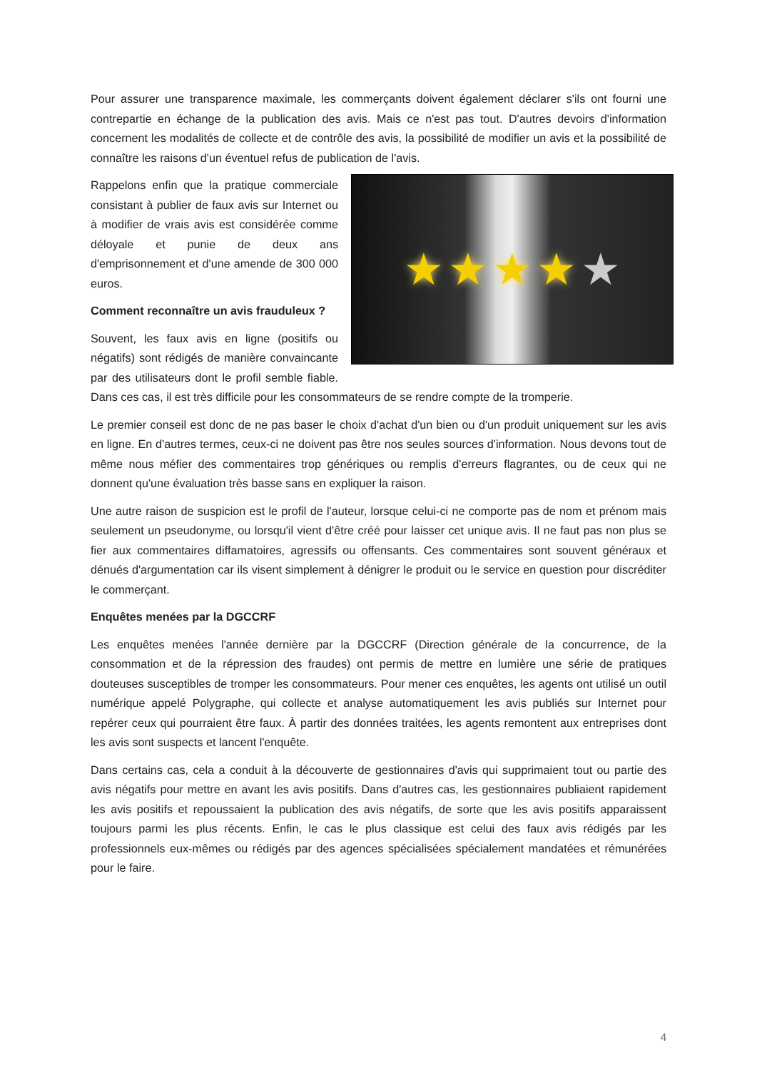Pour assurer une transparence maximale, les commerçants doivent également déclarer s'ils ont fourni une contrepartie en échange de la publication des avis. Mais ce n'est pas tout. D'autres devoirs d'information concernent les modalités de collecte et de contrôle des avis, la possibilité de modifier un avis et la possibilité de connaître les raisons d'un éventuel refus de publication de l'avis.
★ ★ ★ ★ ★
Rappelons enfin que la pratique commerciale consistant à publier de faux avis sur Internet ou à modifier de vrais avis est considérée comme déloyale et punie de deux ans d'emprisonnement et d'une amende de 300 000 euros.
Comment reconnaître un avis frauduleux ?
Souvent, les faux avis en ligne (positifs ou négatifs) sont rédigés de manière convaincante par des utilisateurs dont le profil semble fiable. Dans ces cas, il est très difficile pour les consommateurs de se rendre compte de la tromperie.
Le premier conseil est donc de ne pas baser le choix d'achat d'un bien ou d'un produit uniquement sur les avis en ligne. En d'autres termes, ceux-ci ne doivent pas être nos seules sources d'information. Nous devons tout de même nous méfier des commentaires trop génériques ou remplis d'erreurs flagrantes, ou de ceux qui ne donnent qu'une évaluation très basse sans en expliquer la raison.
Une autre raison de suspicion est le profil de l'auteur, lorsque celui-ci ne comporte pas de nom et prénom mais seulement un pseudonyme, ou lorsqu'il vient d'être créé pour laisser cet unique avis. Il ne faut pas non plus se fier aux commentaires diffamatoires, agressifs ou offensants. Ces commentaires sont souvent généraux et dénués d'argumentation car ils visent simplement à dénigrer le produit ou le service en question pour discréditer le commerçant.
Enquêtes menées par la DGCCRF
Les enquêtes menées l'année dernière par la DGCCRF (Direction générale de la concurrence, de la consommation et de la répression des fraudes) ont permis de mettre en lumière une série de pratiques douteuses susceptibles de tromper les consommateurs. Pour mener ces enquêtes, les agents ont utilisé un outil numérique appelé Polygraphe, qui collecte et analyse automatiquement les avis publiés sur Internet pour repérer ceux qui pourraient être faux. À partir des données traitées, les agents remontent aux entreprises dont les avis sont suspects et lancent l'enquête.
Dans certains cas, cela a conduit à la découverte de gestionnaires d'avis qui supprimaient tout ou partie des avis négatifs pour mettre en avant les avis positifs. Dans d'autres cas, les gestionnaires publiaient rapidement les avis positifs et repoussaient la publication des avis négatifs, de sorte que les avis positifs apparaissent toujours parmi les plus récents. Enfin, le cas le plus classique est celui des faux avis rédigés par les professionnels eux-mêmes ou rédigés par des agences spécialisées spécialement mandatées et rémunérées pour le faire.
4